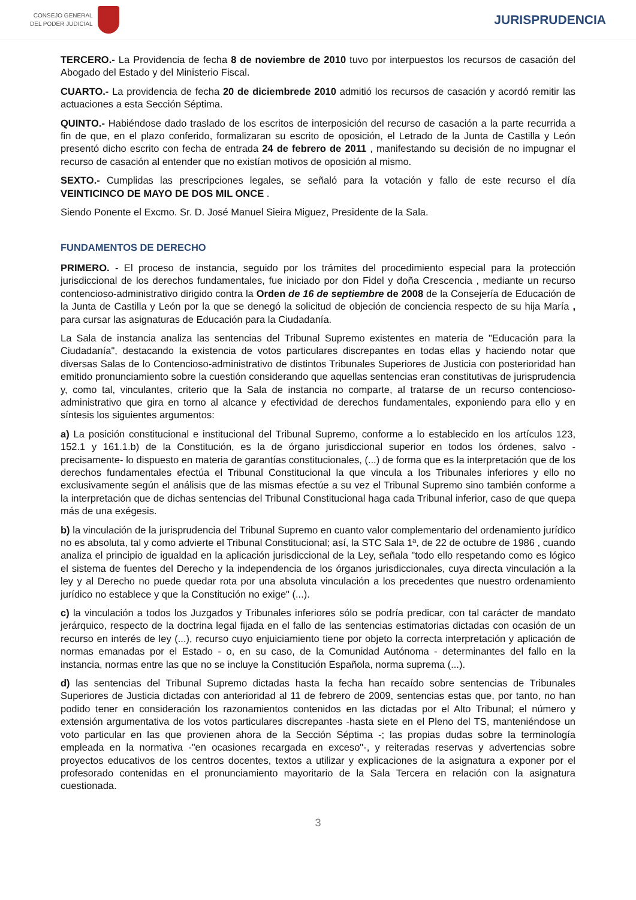CONSEJO GENERAL
DEL PODER JUDICIAL
JURISPRUDENCIA
TERCERO.- La Providencia de fecha 8 de noviembre de 2010 tuvo por interpuestos los recursos de casación del Abogado del Estado y del Ministerio Fiscal.
CUARTO.- La providencia de fecha 20 de diciembrede 2010 admitió los recursos de casación y acordó remitir las actuaciones a esta Sección Séptima.
QUINTO.- Habiéndose dado traslado de los escritos de interposición del recurso de casación a la parte recurrida a fin de que, en el plazo conferido, formalizaran su escrito de oposición, el Letrado de la Junta de Castilla y León presentó dicho escrito con fecha de entrada 24 de febrero de 2011 , manifestando su decisión de no impugnar el recurso de casación al entender que no existían motivos de oposición al mismo.
SEXTO.- Cumplidas las prescripciones legales, se señaló para la votación y fallo de este recurso el día VEINTICINCO DE MAYO DE DOS MIL ONCE .
Siendo Ponente el Excmo. Sr. D. José Manuel Sieira Miguez, Presidente de la Sala.
FUNDAMENTOS DE DERECHO
PRIMERO. - El proceso de instancia, seguido por los trámites del procedimiento especial para la protección jurisdiccional de los derechos fundamentales, fue iniciado por don Fidel y doña Crescencia , mediante un recurso contencioso-administrativo dirigido contra la Orden de 16 de septiembre de 2008 de la Consejería de Educación de la Junta de Castilla y León por la que se denegó la solicitud de objeción de conciencia respecto de su hija María , para cursar las asignaturas de Educación para la Ciudadanía.
La Sala de instancia analiza las sentencias del Tribunal Supremo existentes en materia de "Educación para la Ciudadanía", destacando la existencia de votos particulares discrepantes en todas ellas y haciendo notar que diversas Salas de lo Contencioso-administrativo de distintos Tribunales Superiores de Justicia con posterioridad han emitido pronunciamiento sobre la cuestión considerando que aquellas sentencias eran constitutivas de jurisprudencia y, como tal, vinculantes, criterio que la Sala de instancia no comparte, al tratarse de un recurso contencioso-administrativo que gira en torno al alcance y efectividad de derechos fundamentales, exponiendo para ello y en síntesis los siguientes argumentos:
a) La posición constitucional e institucional del Tribunal Supremo, conforme a lo establecido en los artículos 123, 152.1 y 161.1.b) de la Constitución, es la de órgano jurisdiccional superior en todos los órdenes, salvo -precisamente- lo dispuesto en materia de garantías constitucionales, (...) de forma que es la interpretación que de los derechos fundamentales efectúa el Tribunal Constitucional la que vincula a los Tribunales inferiores y ello no exclusivamente según el análisis que de las mismas efectúe a su vez el Tribunal Supremo sino también conforme a la interpretación que de dichas sentencias del Tribunal Constitucional haga cada Tribunal inferior, caso de que quepa más de una exégesis.
b) la vinculación de la jurisprudencia del Tribunal Supremo en cuanto valor complementario del ordenamiento jurídico no es absoluta, tal y como advierte el Tribunal Constitucional; así, la STC Sala 1ª, de 22 de octubre de 1986 , cuando analiza el principio de igualdad en la aplicación jurisdiccional de la Ley, señala "todo ello respetando como es lógico el sistema de fuentes del Derecho y la independencia de los órganos jurisdiccionales, cuya directa vinculación a la ley y al Derecho no puede quedar rota por una absoluta vinculación a los precedentes que nuestro ordenamiento jurídico no establece y que la Constitución no exige" (...).
c) la vinculación a todos los Juzgados y Tribunales inferiores sólo se podría predicar, con tal carácter de mandato jerárquico, respecto de la doctrina legal fijada en el fallo de las sentencias estimatorias dictadas con ocasión de un recurso en interés de ley (...), recurso cuyo enjuiciamiento tiene por objeto la correcta interpretación y aplicación de normas emanadas por el Estado - o, en su caso, de la Comunidad Autónoma - determinantes del fallo en la instancia, normas entre las que no se incluye la Constitución Española, norma suprema (...).
d) las sentencias del Tribunal Supremo dictadas hasta la fecha han recaído sobre sentencias de Tribunales Superiores de Justicia dictadas con anterioridad al 11 de febrero de 2009, sentencias estas que, por tanto, no han podido tener en consideración los razonamientos contenidos en las dictadas por el Alto Tribunal; el número y extensión argumentativa de los votos particulares discrepantes -hasta siete en el Pleno del TS, manteniéndose un voto particular en las que provienen ahora de la Sección Séptima -; las propias dudas sobre la terminología empleada en la normativa -"en ocasiones recargada en exceso"-, y reiteradas reservas y advertencias sobre proyectos educativos de los centros docentes, textos a utilizar y explicaciones de la asignatura a exponer por el profesorado contenidas en el pronunciamiento mayoritario de la Sala Tercera en relación con la asignatura cuestionada.
3